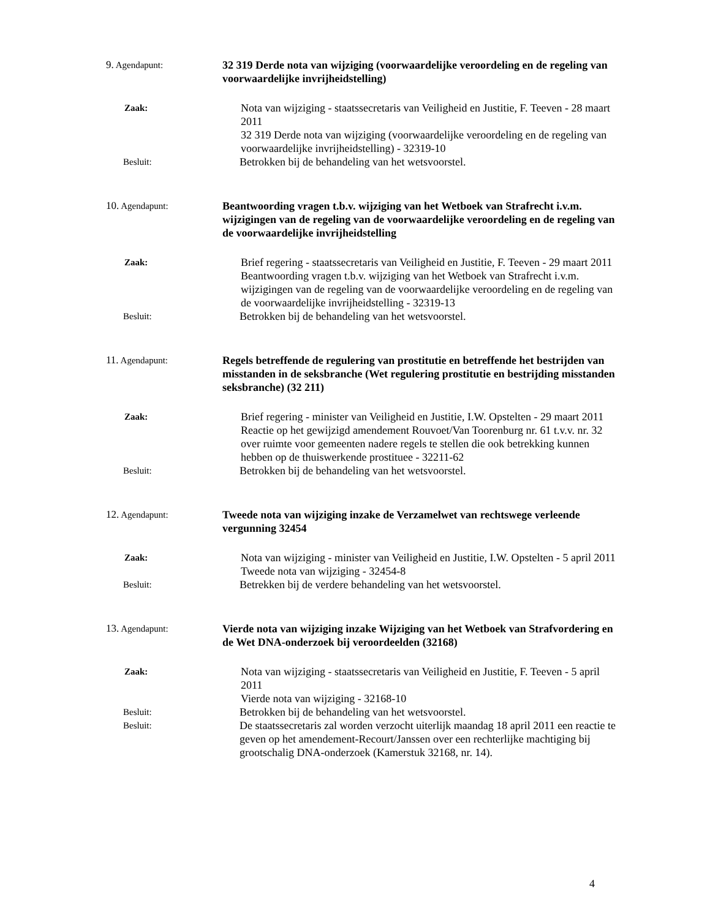9. Agendapunt:
32 319 Derde nota van wijziging (voorwaardelijke veroordeling en de regeling van voorwaardelijke invrijheidstelling)
Zaak:
Nota van wijziging - staatssecretaris van Veiligheid en Justitie, F. Teeven - 28 maart 2011
32 319 Derde nota van wijziging (voorwaardelijke veroordeling en de regeling van voorwaardelijke invrijheidstelling) - 32319-10
Besluit:
Betrokken bij de behandeling van het wetsvoorstel.
10. Agendapunt:
Beantwoording vragen t.b.v. wijziging van het Wetboek van Strafrecht i.v.m. wijzigingen van de regeling van de voorwaardelijke veroordeling en de regeling van de voorwaardelijke invrijheidstelling
Zaak:
Brief regering - staatssecretaris van Veiligheid en Justitie, F. Teeven - 29 maart 2011
Beantwoording vragen t.b.v. wijziging van het Wetboek van Strafrecht i.v.m. wijzigingen van de regeling van de voorwaardelijke veroordeling en de regeling van de voorwaardelijke invrijheidstelling - 32319-13
Besluit:
Betrokken bij de behandeling van het wetsvoorstel.
11. Agendapunt:
Regels betreffende de regulering van prostitutie en betreffende het bestrijden van misstanden in de seksbranche (Wet regulering prostitutie en bestrijding misstanden seksbranche) (32 211)
Zaak:
Brief regering - minister van Veiligheid en Justitie, I.W. Opstelten - 29 maart 2011
Reactie op het gewijzigd amendement Rouvoet/Van Toorenburg nr. 61 t.v.v. nr. 32 over ruimte voor gemeenten nadere regels te stellen die ook betrekking kunnen hebben op de thuiswerkende prostituee - 32211-62
Besluit:
Betrokken bij de behandeling van het wetsvoorstel.
12. Agendapunt:
Tweede nota van wijziging inzake de Verzamelwet van rechtswege verleende vergunning 32454
Zaak:
Nota van wijziging - minister van Veiligheid en Justitie, I.W. Opstelten - 5 april 2011
Tweede nota van wijziging - 32454-8
Besluit:
Betrekken bij de verdere behandeling van het wetsvoorstel.
13. Agendapunt:
Vierde nota van wijziging inzake Wijziging van het Wetboek van Strafvordering en de Wet DNA-onderzoek bij veroordeelden (32168)
Zaak:
Nota van wijziging - staatssecretaris van Veiligheid en Justitie, F. Teeven - 5 april 2011
Vierde nota van wijziging - 32168-10
Besluit:
Betrokken bij de behandeling van het wetsvoorstel.
Besluit:
De staatssecretaris zal worden verzocht uiterlijk maandag 18 april 2011 een reactie te geven op het amendement-Recourt/Janssen over een rechterlijke machtiging bij grootschalig DNA-onderzoek (Kamerstuk 32168, nr. 14).
4